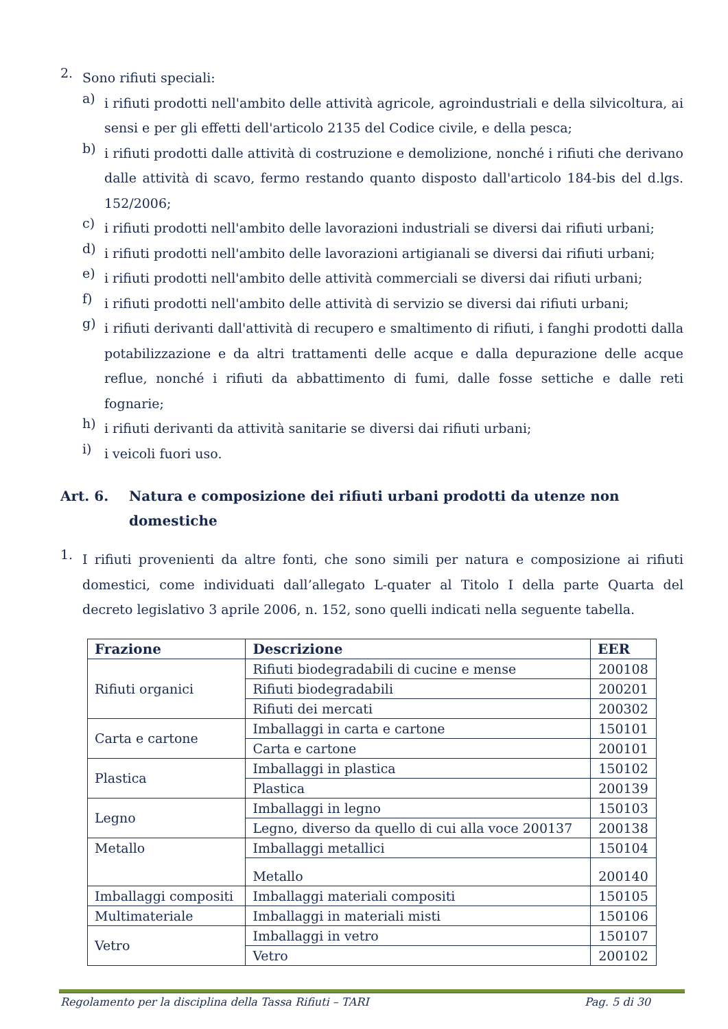2.
Sono rifiuti speciali:
a)
i rifiuti prodotti nell'ambito delle attività agricole, agroindustriali e della silvicoltura, ai sensi e per gli effetti dell'articolo 2135 del Codice civile, e della pesca;
b)
i rifiuti prodotti dalle attività di costruzione e demolizione, nonché i rifiuti che derivano dalle attività di scavo, fermo restando quanto disposto dall'articolo 184-bis del d.lgs. 152/2006;
c)
i rifiuti prodotti nell'ambito delle lavorazioni industriali se diversi dai rifiuti urbani;
d)
i rifiuti prodotti nell'ambito delle lavorazioni artigianali se diversi dai rifiuti urbani;
e)
i rifiuti prodotti nell'ambito delle attività commerciali se diversi dai rifiuti urbani;
f)
i rifiuti prodotti nell'ambito delle attività di servizio se diversi dai rifiuti urbani;
g)
i rifiuti derivanti dall'attività di recupero e smaltimento di rifiuti, i fanghi prodotti dalla potabilizzazione e da altri trattamenti delle acque e dalla depurazione delle acque reflue, nonché i rifiuti da abbattimento di fumi, dalle fosse settiche e dalle reti fognarie;
h)
i rifiuti derivanti da attività sanitarie se diversi dai rifiuti urbani;
i)
i veicoli fuori uso.
Art. 6. Natura e composizione dei rifiuti urbani prodotti da utenze non domestiche
1.
I rifiuti provenienti da altre fonti, che sono simili per natura e composizione ai rifiuti domestici, come individuati dall’allegato L-quater al Titolo I della parte Quarta del decreto legislativo 3 aprile 2006, n. 152, sono quelli indicati nella seguente tabella.
| Frazione | Descrizione | EER |
| --- | --- | --- |
| Rifiuti organici | Rifiuti biodegradabili di cucine e mense | 200108 |
| | Rifiuti biodegradabili | 200201 |
| | Rifiuti dei mercati | 200302 |
| Carta e cartone | Imballaggi in carta e cartone | 150101 |
| | Carta e cartone | 200101 |
| Plastica | Imballaggi in plastica | 150102 |
| | Plastica | 200139 |
| Legno | Imballaggi in legno | 150103 |
| | Legno, diverso da quello di cui alla voce 200137 | 200138 |
| Metallo | Imballaggi metallici | 150104 |
| | Metallo | 200140 |
| Imballaggi compositi | Imballaggi materiali compositi | 150105 |
| Multimateriale | Imballaggi in materiali misti | 150106 |
| Vetro | Imballaggi in vetro | 150107 |
| | Vetro | 200102 |
Regolamento per la disciplina della Tassa Rifiuti – TARI Pag. 5 di 30